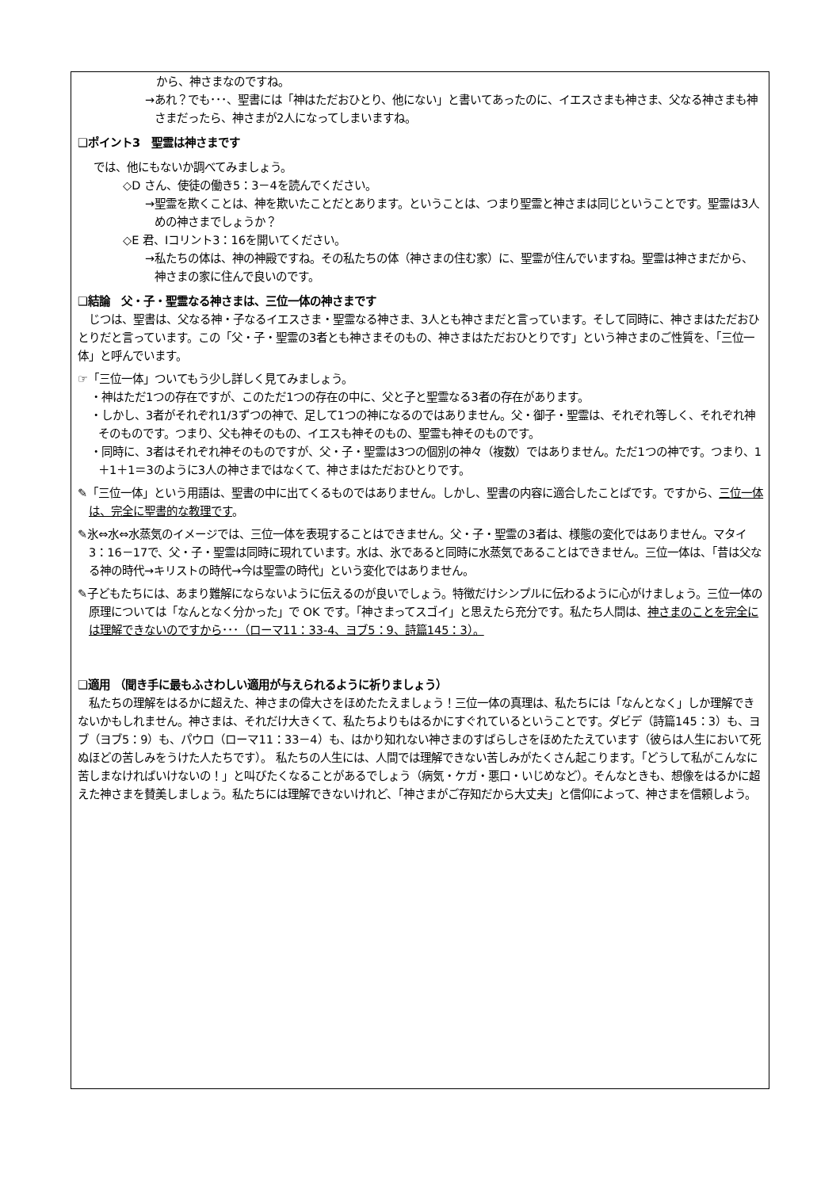から、神さまなのですね。
→あれ？でも･･･、聖書には「神はただおひとり、他にない」と書いてあったのに、イエスさまも神さま、父なる神さまも神さまだったら、神さまが2人になってしまいますね。
❑ポイント3　聖霊は神さまです
では、他にもないか調べてみましょう。
◇D さん、使徒の働き5：3－4を読んでください。
→聖霊を欺くことは、神を欺いたことだとあります。ということは、つまり聖霊と神さまは同じということです。聖霊は3人めの神さまでしょうか？
◇E 君、Iコリント3：16を開いてください。
→私たちの体は、神の神殿ですね。その私たちの体（神さまの住む家）に、聖霊が住んでいますね。聖霊は神さまだから、神さまの家に住んで良いのです。
❑結論　父・子・聖霊なる神さまは、三位一体の神さまです
　じつは、聖書は、父なる神・子なるイエスさま・聖霊なる神さま、3人とも神さまだと言っています。そして同時に、神さまはただおひとりだと言っています。この「父・子・聖霊の3者とも神さまそのもの、神さまはただおひとりです」という神さまのご性質を、「三位一体」と呼んでいます。
☞「三位一体」ついてもう少し詳しく見てみましょう。
・神はただ1つの存在ですが、このただ1つの存在の中に、父と子と聖霊なる3者の存在があります。
・しかし、3者がそれぞれ1/3ずつの神で、足して1つの神になるのではありません。父・御子・聖霊は、それぞれ等しく、それぞれ神そのものです。つまり、父も神そのもの、イエスも神そのもの、聖霊も神そのものです。
・同時に、3者はそれぞれ神そのものですが、父・子・聖霊は3つの個別の神々（複数）ではありません。ただ1つの神です。つまり、1＋1＋1＝3のように3人の神さまではなくて、神さまはただおひとりです。
✎「三位一体」という用語は、聖書の中に出てくるものではありません。しかし、聖書の内容に適合したことばです。ですから、三位一体は、完全に聖書的な教理です。
✎氷⇔水⇔水蒸気のイメージでは、三位一体を表現することはできません。父・子・聖霊の3者は、様態の変化ではありません。マタイ3：16－17で、父・子・聖霊は同時に現れています。水は、氷であると同時に水蒸気であることはできません。三位一体は、「昔は父なる神の時代→キリストの時代→今は聖霊の時代」という変化ではありません。
✎子どもたちには、あまり難解にならないように伝えるのが良いでしょう。特徴だけシンプルに伝わるように心がけましょう。三位一体の原理については「なんとなく分かった」で OK です。「神さまってスゴイ」と思えたら充分です。私たち人間は、神さまのことを完全には理解できないのですから･･･（ローマ11：33-4、ヨブ5：9、詩篇145：3）。
❑適用 （聞き手に最もふさわしい適用が与えられるように祈りましょう）
　私たちの理解をはるかに超えた、神さまの偉大さをほめたたえましょう！三位一体の真理は、私たちには「なんとなく」しか理解できないかもしれません。神さまは、それだけ大きくて、私たちよりもはるかにすぐれているということです。ダビデ（詩篇145：3）も、ヨブ（ヨブ5：9）も、パウロ（ローマ11：33－4）も、はかり知れない神さまのすばらしさをほめたたえています（彼らは人生において死ぬほどの苦しみをうけた人たちです）。 私たちの人生には、人間では理解できない苦しみがたくさん起こります。「どうして私がこんなに苦しまなければいけないの！」と叫びたくなることがあるでしょう（病気・ケガ・悪口・いじめなど）。そんなときも、想像をはるかに超えた神さまを賛美しましょう。私たちには理解できないけれど、「神さまがご存知だから大丈夫」と信仰によって、神さまを信頼しよう。